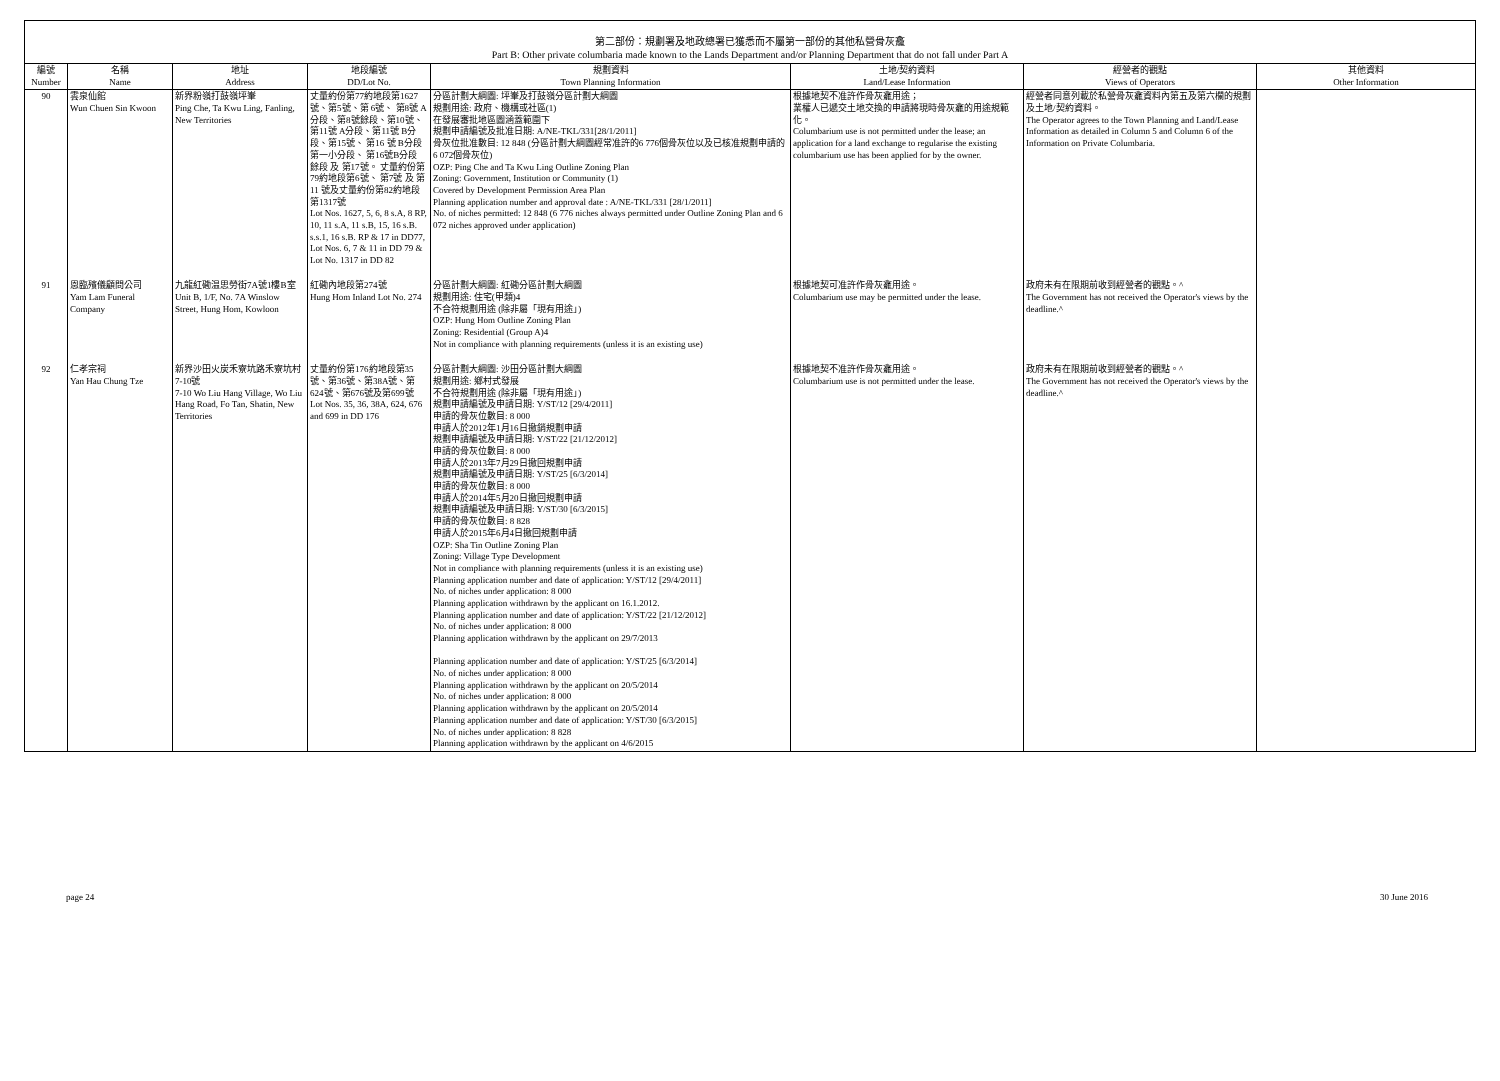第二部份：規劃署及地政總署已獲悉而不屬第一部份的其他私營骨灰龕
Part B: Other private columbaria made known to the Lands Department and/or Planning Department that do not fall under Part A
| 編號 Number | 名稱 Name | 地址 Address | 地段編號 DD/Lot No. | 規劃資料 Town Planning Information | 土地/契約資料 Land/Lease Information | 經營者的觀點 Views of Operators | 其他資料 Other Information |
| --- | --- | --- | --- | --- | --- | --- | --- |
| 90 | 雲泉仙館 Wun Chuen Sin Kwoon | 新界粉嶺打鼓嶺坪輋 Ping Che, Ta Kwu Ling, Fanling, New Territories | 丈量約份第77約地段第1627號、第5號、第 6號、 第8號 A分段、第8號餘段、第10號、 第11號 A分段、第11號 B分段、第15號、 第16 號 B分段第一小分段、 第16號B分段 餘段 及 第17號。 丈量約份第79約地段第6號、 第7號 及 第11 號及丈量約份第82約地段第1317號 Lot Nos. 1627, 5, 6, 8 s.A, 8 RP, 10, 11 s.A, 11 s.B, 15, 16 s.B. s.s.1, 16 s.B. RP & 17 in DD77, Lot Nos. 6, 7 & 11 in DD 79 & Lot No. 1317 in DD 82 | 分區計劃大綱圖: 坪輋及打鼓嶺分區計劃大綱圖 規劃用途: 政府、機構或社區(1) 在發展審批地區圖涵蓋範圍下 規劃申請編號及批准日期: A/NE-TKL/331[28/1/2011] 骨灰位批准數目: 12 848 (分區計劃大綱圖經常准許的6 776個骨灰位以及已核准規劃申請的6 072個骨灰位) OZP: Ping Che and Ta Kwu Ling Outline Zoning Plan Zoning: Government, Institution or Community (1) Covered by Development Permission Area Plan Planning application number and approval date : A/NE-TKL/331 [28/1/2011] No. of niches permitted: 12 848 (6 776 niches always permitted under Outline Zoning Plan and 6 072 niches approved under application) | 根據地契不准許作骨灰龕用途； 業權人已遞交土地交換的申請將現時骨灰龕的用途規範化。 Columbarium use is not permitted under the lease; an application for a land exchange to regularise the existing columbarium use has been applied for by the owner. | 經營者同意列載於私營骨灰龕資料內第五及第六欄的規劃及土地/契約資料。 The Operator agrees to the Town Planning and Land/Lease Information as detailed in Column 5 and Column 6 of the Information on Private Columbaria. | |
| 91 | 恩臨殯儀顧問公司 Yam Lam Funeral Company | 九龍紅磡温思勞街7A號1樓B室 Unit B, 1/F, No. 7A Winslow Street, Hung Hom, Kowloon | 紅磡內地段第274號 Hung Hom Inland Lot No. 274 | 分區計劃大綱圖: 紅磡分區計劃大綱圖 規劃用途: 住宅(甲類)4 不合符規劃用途 (除非屬「現有用途」) OZP: Hung Hom Outline Zoning Plan Zoning: Residential (Group A)4 Not in compliance with planning requirements (unless it is an existing use) | 根據地契可准許作骨灰龕用途。 Columbarium use may be permitted under the lease. | 政府未有在限期前收到經營者的觀點。^ The Government has not received the Operator's views by the deadline.^ | |
| 92 | 仁孝宗祠 Yan Hau Chung Tze | 新界沙田火炭禾寮坑路禾寮坑村7-10號 7-10 Wo Liu Hang Village, Wo Liu Hang Road, Fo Tan, Shatin, New Territories | 丈量約份第176約地段第35號、第36號、第38A號、第624號、第676號及第699號 Lot Nos. 35, 36, 38A, 624, 676 and 699 in DD 176 | 分區計劃大綱圖: 沙田分區計劃大綱圖 規劃用途: 鄉村式發展 不合符規劃用途 (除非屬「現有用途」) 規劃申請編號及申請日期: Y/ST/12 [29/4/2011] 申請的骨灰位數目: 8 000 申請人於2012年1月16日撤銷規劃申請 規劃申請編號及申請日期: Y/ST/22 [21/12/2012] 申請的骨灰位數目: 8 000 申請人於2013年7月29日撤回規劃申請 規劃申請編號及申請日期: Y/ST/25 [6/3/2014] 申請的骨灰位數目: 8 000 申請人於2014年5月20日撤回規劃申請 規劃申請編號及申請日期: Y/ST/30 [6/3/2015] 申請的骨灰位數目: 8 828 申請人於2015年6月4日撤回規劃申請 OZP: Sha Tin Outline Zoning Plan Zoning: Village Type Development Not in compliance with planning requirements (unless it is an existing use) Planning application number and date of application: Y/ST/12 [29/4/2011] No. of niches under application: 8 000 Planning application withdrawn by the applicant on 16.1.2012. Planning application number and date of application: Y/ST/22 [21/12/2012] No. of niches under application: 8 000 Planning application withdrawn by the applicant on 29/7/2013 Planning application number and date of application: Y/ST/25 [6/3/2014] No. of niches under application: 8 000 Planning application withdrawn by the applicant on 20/5/2014 No. of niches under application: 8 000 Planning application withdrawn by the applicant on 20/5/2014 Planning application number and date of application: Y/ST/30 [6/3/2015] No. of niches under application: 8 828 Planning application withdrawn by the applicant on 4/6/2015 | 根據地契不准許作骨灰龕用途。 Columbarium use is not permitted under the lease. | 政府未有在限期前收到經營者的觀點。^ The Government has not received the Operator's views by the deadline.^ | |
page 24 30 June 2016